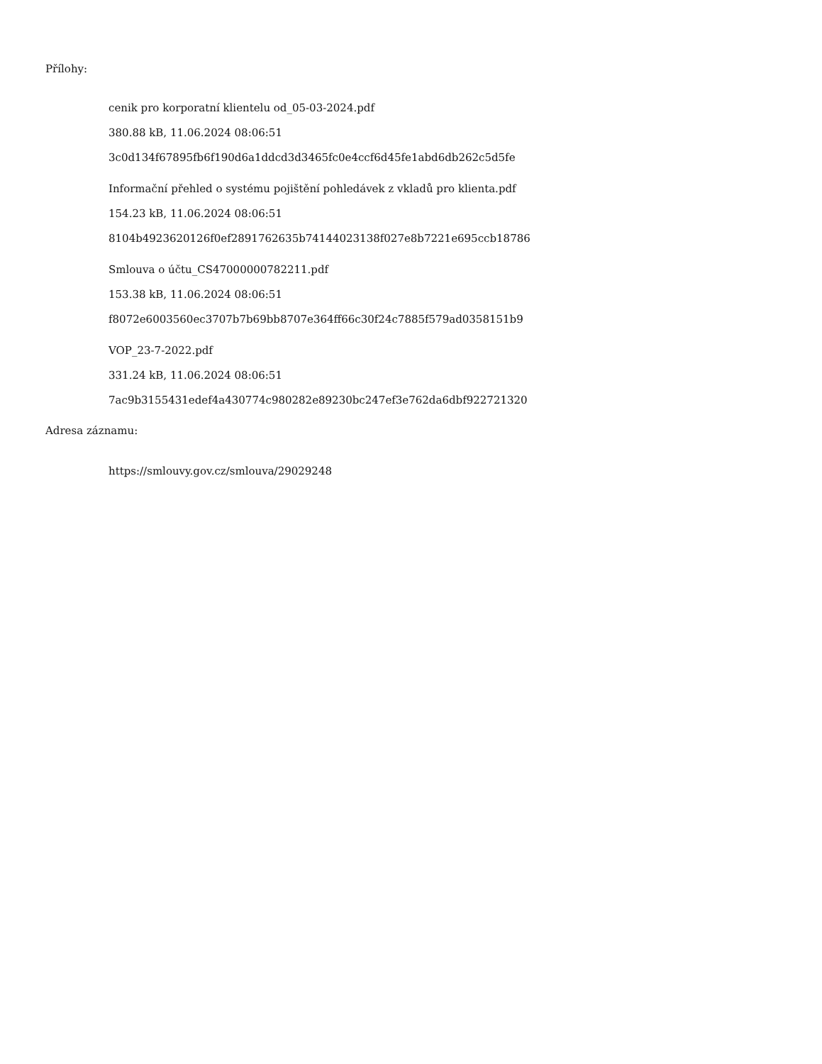Přílohy:
cenik pro korporatní klientelu od_05-03-2024.pdf
380.88 kB, 11.06.2024 08:06:51
3c0d134f67895fb6f190d6a1ddcd3d3465fc0e4ccf6d45fe1abd6db262c5d5fe
Informační přehled o systému pojištění pohledávek z vkladů pro klienta.pdf
154.23 kB, 11.06.2024 08:06:51
8104b4923620126f0ef2891762635b74144023138f027e8b7221e695ccb18786
Smlouva o účtu_CS47000000782211.pdf
153.38 kB, 11.06.2024 08:06:51
f8072e6003560ec3707b7b69bb8707e364ff66c30f24c7885f579ad0358151b9
VOP_23-7-2022.pdf
331.24 kB, 11.06.2024 08:06:51
7ac9b3155431edef4a430774c980282e89230bc247ef3e762da6dbf922721320
Adresa záznamu:
https://smlouvy.gov.cz/smlouva/29029248